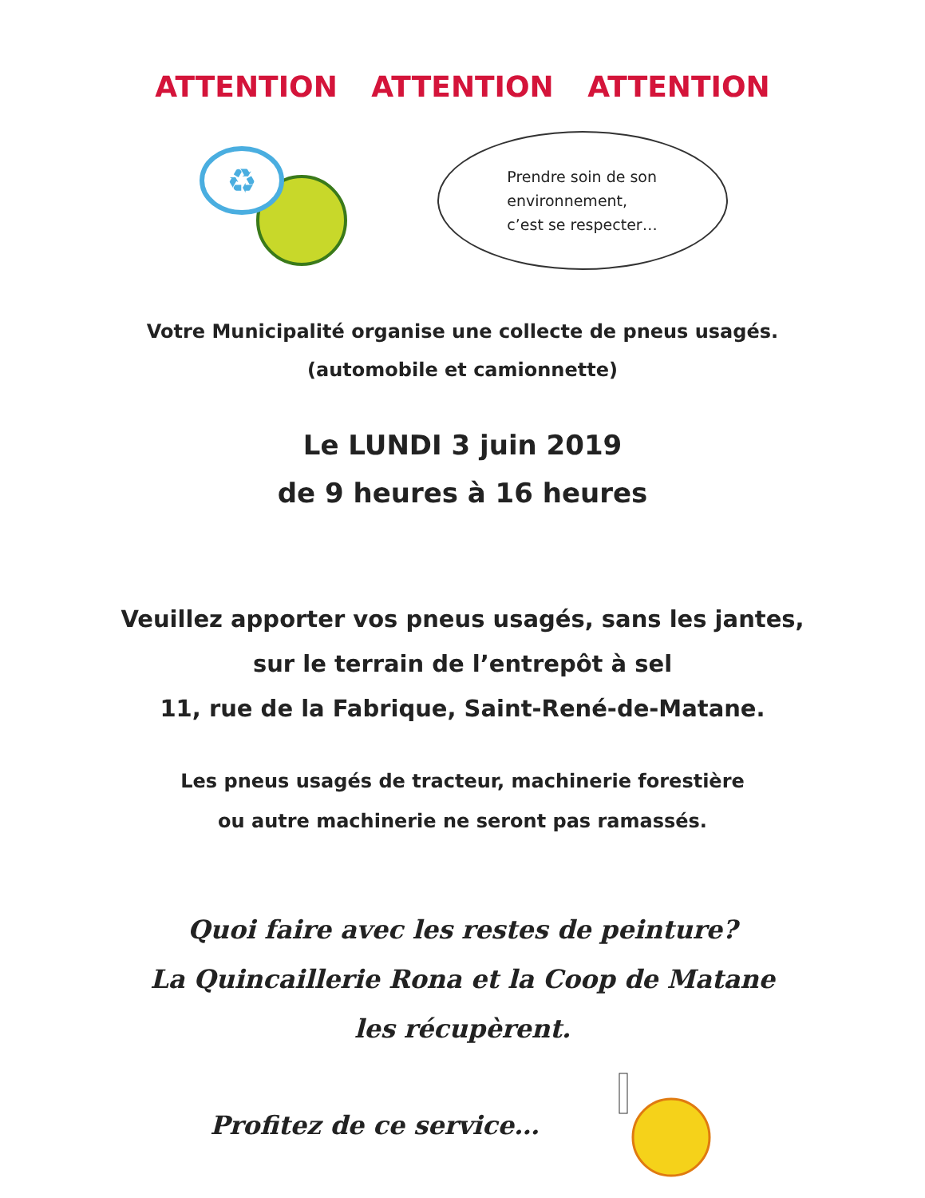ATTENTION ATTENTION ATTENTION
♻
Prendre soin de son
environnement,
c’est se respecter…
Votre Municipalité organise une collecte de pneus usagés.
(automobile et camionnette)
Le LUNDI 3 juin 2019
de 9 heures à 16 heures
Veuillez apporter vos pneus usagés, sans les jantes,
sur le terrain de l’entrepôt à sel
11, rue de la Fabrique, Saint-René-de-Matane.
Les pneus usagés de tracteur, machinerie forestière
ou autre machinerie ne seront pas ramassés.
Quoi faire avec les restes de peinture?
La Quincaillerie Rona et la Coop de Matane
les récupèrent.
Profitez de ce service…